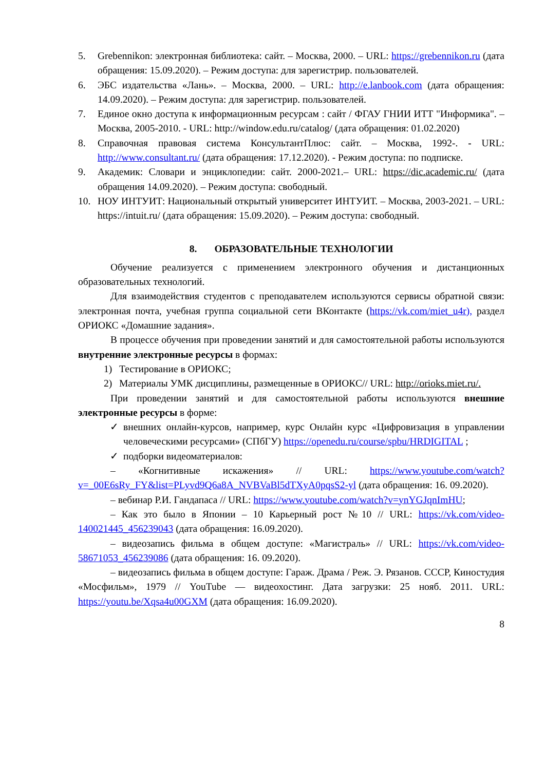5. Grebennikon: электронная библиотека: сайт. – Москва, 2000. – URL: https://grebennikon.ru (дата обращения: 15.09.2020). – Режим доступа: для зарегистрир. пользователей.
6. ЭБС издательства «Лань». – Москва, 2000. – URL: http://e.lanbook.com (дата обращения: 14.09.2020). – Режим доступа: для зарегистрир. пользователей.
7. Единое окно доступа к информационным ресурсам : сайт / ФГАУ ГНИИ ИТТ "Информика". – Москва, 2005-2010. - URL: http://window.edu.ru/catalog/ (дата обращения: 01.02.2020)
8. Справочная правовая система КонсультантПлюс: сайт. – Москва, 1992-. - URL: http://www.consultant.ru/ (дата обращения: 17.12.2020). - Режим доступа: по подписке.
9. Академик: Словари и энциклопедии: сайт. 2000-2021.– URL: https://dic.academic.ru/ (дата обращения 14.09.2020). – Режим доступа: свободный.
10. НОУ ИНТУИТ: Национальный открытый университет ИНТУИТ. – Москва, 2003-2021. – URL: https://intuit.ru/ (дата обращения: 15.09.2020). – Режим доступа: свободный.
8. ОБРАЗОВАТЕЛЬНЫЕ ТЕХНОЛОГИИ
Обучение реализуется с применением электронного обучения и дистанционных образовательных технологий.
Для взаимодействия студентов с преподавателем используются сервисы обратной связи: электронная почта, учебная группа социальной сети ВКонтакте (https://vk.com/miet_u4r), раздел ОРИОКС «Домашние задания».
В процессе обучения при проведении занятий и для самостоятельной работы используются внутренние электронные ресурсы в формах:
1) Тестирование в ОРИОКС;
2) Материалы УМК дисциплины, размещенные в ОРИОКС// URL: http://orioks.miet.ru/.
При проведении занятий и для самостоятельной работы используются внешние электронные ресурсы в форме:
✓ внешних онлайн-курсов, например, курс Онлайн курс «Цифровизация в управлении человеческими ресурсами» (СПбГУ) https://openedu.ru/course/spbu/HRDIGITAL ;
✓ подборки видеоматериалов:
– «Когнитивные искажения» // URL: https://www.youtube.com/watch?v=_00E6sRy_FY&list=PLyvd9Q6a8A_NVBVaBl5dTXyA0pqsS2-yl (дата обращения: 16. 09.2020).
– вебинар Р.И. Гандапаса // URL: https://www.youtube.com/watch?v=ynYGJqnImHU;
– Как это было в Японии – 10 Карьерный рост №10 // URL: https://vk.com/video-140021445_456239043 (дата обращения: 16.09.2020).
– видеозапись фильма в общем доступе: «Магистраль» // URL: https://vk.com/video-58671053_456239086 (дата обращения: 16. 09.2020).
– видеозапись фильма в общем доступе: Гараж. Драма / Реж. Э. Рязанов. СССР, Киностудия «Мосфильм», 1979 // YouTube — видеохостинг. Дата загрузки: 25 нояб. 2011. URL: https://youtu.be/Xqsa4u00GXM (дата обращения: 16.09.2020).
8